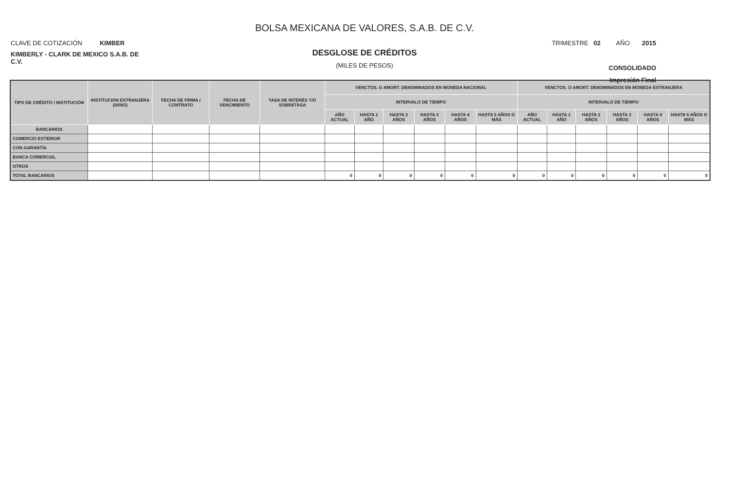BOLSA MEXICANA DE VALORES, S.A.B. DE C.V.
CLAVE DE COTIZACIÓN KIMBER
KIMBERLY - CLARK DE MEXICO S.A.B. DE C.V.
TRIMESTRE 02 AÑO 2015
CONSOLIDADO
Impresión Final
DESGLOSE DE CRÉDITOS
(MILES DE PESOS)
| TIPO DE CRÉDITO / INSTITUCIÓN | INSTITUCION EXTRANJERA (SI/NO) | FECHA DE FIRMA / CONTRATO | FECHA DE VENCIMIENTO | TASA DE INTERÉS Y/O SOBRETASA | VENCTOS. O AMORT. DENOMINADOS EN MONEDA NACIONAL | | | | | | VENCTOS. O AMORT. DENOMINADOS EN MONEDA EXTRANJERA | | | | | |
| --- | --- | --- | --- | --- | --- | --- | --- | --- | --- | --- | --- | --- | --- | --- | --- | --- |
| | | | | | INTERVALO DE TIEMPO | | | | | | INTERVALO DE TIEMPO | | | | | |
| | | | | | AÑO ACTUAL | HASTA 1 AÑO | HASTA 2 AÑOS | HASTA 3 AÑOS | HASTA 4 AÑOS | HASTA 5 AÑOS O MÁS | AÑO ACTUAL | HASTA 1 AÑO | HASTA 2 AÑOS | HASTA 3 AÑOS | HASTA 4 AÑOS | HASTA 5 AÑOS O MÁS |
| BANCARIOS | | | | | | | | | | | | | | | | |
| COMERCIO EXTERIOR | | | | | | | | | | | | | | | | |
| CON GARANTÍA | | | | | | | | | | | | | | | | |
| BANCA COMERCIAL | | | | | | | | | | | | | | | | |
| OTROS | | | | | | | | | | | | | | | | |
| TOTAL BANCARIOS | | | | | 0 | 0 | 0 | 0 | 0 | 0 | 0 | 0 | 0 | 0 | 0 | 0 |